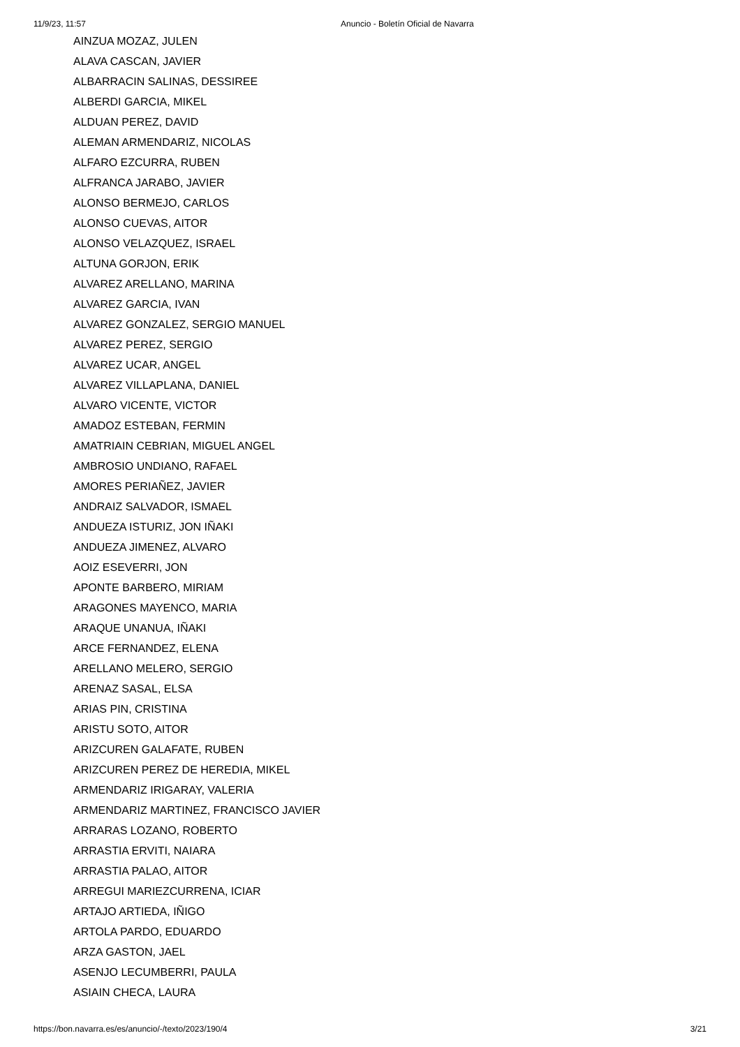11/9/23, 11:57 Anuncio - Boletín Oficial de Navarra
AINZUA MOZAZ, JULEN
ALAVA CASCAN, JAVIER
ALBARRACIN SALINAS, DESSIREE
ALBERDI GARCIA, MIKEL
ALDUAN PEREZ, DAVID
ALEMAN ARMENDARIZ, NICOLAS
ALFARO EZCURRA, RUBEN
ALFRANCA JARABO, JAVIER
ALONSO BERMEJO, CARLOS
ALONSO CUEVAS, AITOR
ALONSO VELAZQUEZ, ISRAEL
ALTUNA GORJON, ERIK
ALVAREZ ARELLANO, MARINA
ALVAREZ GARCIA, IVAN
ALVAREZ GONZALEZ, SERGIO MANUEL
ALVAREZ PEREZ, SERGIO
ALVAREZ UCAR, ANGEL
ALVAREZ VILLAPLANA, DANIEL
ALVARO VICENTE, VICTOR
AMADOZ ESTEBAN, FERMIN
AMATRIAIN CEBRIAN, MIGUEL ANGEL
AMBROSIO UNDIANO, RAFAEL
AMORES PERIAÑEZ, JAVIER
ANDRAIZ SALVADOR, ISMAEL
ANDUEZA ISTURIZ, JON IÑAKI
ANDUEZA JIMENEZ, ALVARO
AOIZ ESEVERRI, JON
APONTE BARBERO, MIRIAM
ARAGONES MAYENCO, MARIA
ARAQUE UNANUA, IÑAKI
ARCE FERNANDEZ, ELENA
ARELLANO MELERO, SERGIO
ARENAZ SASAL, ELSA
ARIAS PIN, CRISTINA
ARISTU SOTO, AITOR
ARIZCUREN GALAFATE, RUBEN
ARIZCUREN PEREZ DE HEREDIA, MIKEL
ARMENDARIZ IRIGARAY, VALERIA
ARMENDARIZ MARTINEZ, FRANCISCO JAVIER
ARRARAS LOZANO, ROBERTO
ARRASTIA ERVITI, NAIARA
ARRASTIA PALAO, AITOR
ARREGUI MARIEZCURRENA, ICIAR
ARTAJO ARTIEDA, IÑIGO
ARTOLA PARDO, EDUARDO
ARZA GASTON, JAEL
ASENJO LECUMBERRI, PAULA
ASIAIN CHECA, LAURA
https://bon.navarra.es/es/anuncio/-/texto/2023/190/4 3/21